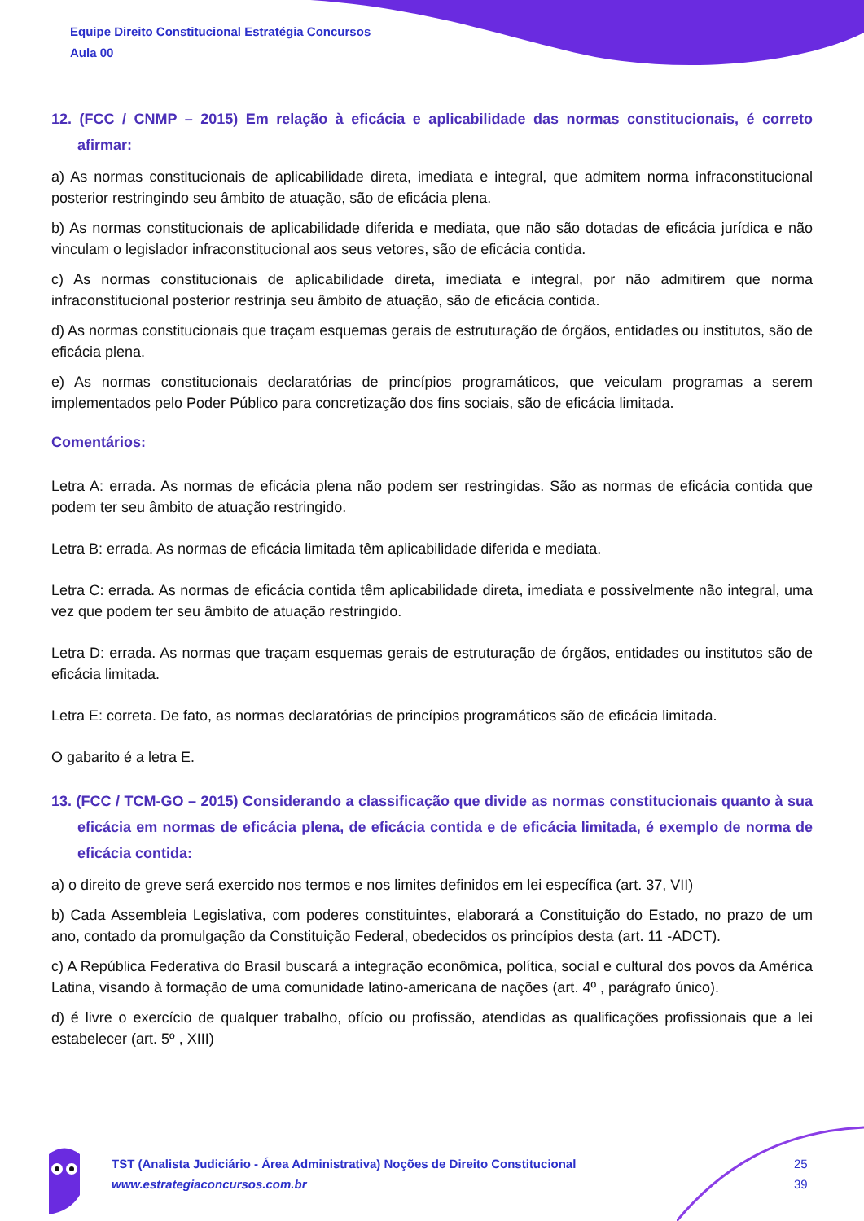Equipe Direito Constitucional Estratégia Concursos
Aula 00
12. (FCC / CNMP – 2015) Em relação à eficácia e aplicabilidade das normas constitucionais, é correto afirmar:
a) As normas constitucionais de aplicabilidade direta, imediata e integral, que admitem norma infraconstitucional posterior restringindo seu âmbito de atuação, são de eficácia plena.
b) As normas constitucionais de aplicabilidade diferida e mediata, que não são dotadas de eficácia jurídica e não vinculam o legislador infraconstitucional aos seus vetores, são de eficácia contida.
c) As normas constitucionais de aplicabilidade direta, imediata e integral, por não admitirem que norma infraconstitucional posterior restrinja seu âmbito de atuação, são de eficácia contida.
d) As normas constitucionais que traçam esquemas gerais de estruturação de órgãos, entidades ou institutos, são de eficácia plena.
e) As normas constitucionais declaratórias de princípios programáticos, que veiculam programas a serem implementados pelo Poder Público para concretização dos fins sociais, são de eficácia limitada.
Comentários:
Letra A: errada. As normas de eficácia plena não podem ser restringidas. São as normas de eficácia contida que podem ter seu âmbito de atuação restringido.
Letra B: errada. As normas de eficácia limitada têm aplicabilidade diferida e mediata.
Letra C: errada. As normas de eficácia contida têm aplicabilidade direta, imediata e possivelmente não integral, uma vez que podem ter seu âmbito de atuação restringido.
Letra D: errada. As normas que traçam esquemas gerais de estruturação de órgãos, entidades ou institutos são de eficácia limitada.
Letra E: correta. De fato, as normas declaratórias de princípios programáticos são de eficácia limitada.
O gabarito é a letra E.
13. (FCC / TCM-GO – 2015) Considerando a classificação que divide as normas constitucionais quanto à sua eficácia em normas de eficácia plena, de eficácia contida e de eficácia limitada, é exemplo de norma de eficácia contida:
a) o direito de greve será exercido nos termos e nos limites definidos em lei específica (art. 37, VII)
b) Cada Assembleia Legislativa, com poderes constituintes, elaborará a Constituição do Estado, no prazo de um ano, contado da promulgação da Constituição Federal, obedecidos os princípios desta (art. 11 -ADCT).
c) A República Federativa do Brasil buscará a integração econômica, política, social e cultural dos povos da América Latina, visando à formação de uma comunidade latino-americana de nações (art. 4º , parágrafo único).
d) é livre o exercício de qualquer trabalho, ofício ou profissão, atendidas as qualificações profissionais que a lei estabelecer (art. 5º , XIII)
TST (Analista Judiciário - Área Administrativa) Noções de Direito Constitucional
www.estrategiaconcursos.com.br
25
39